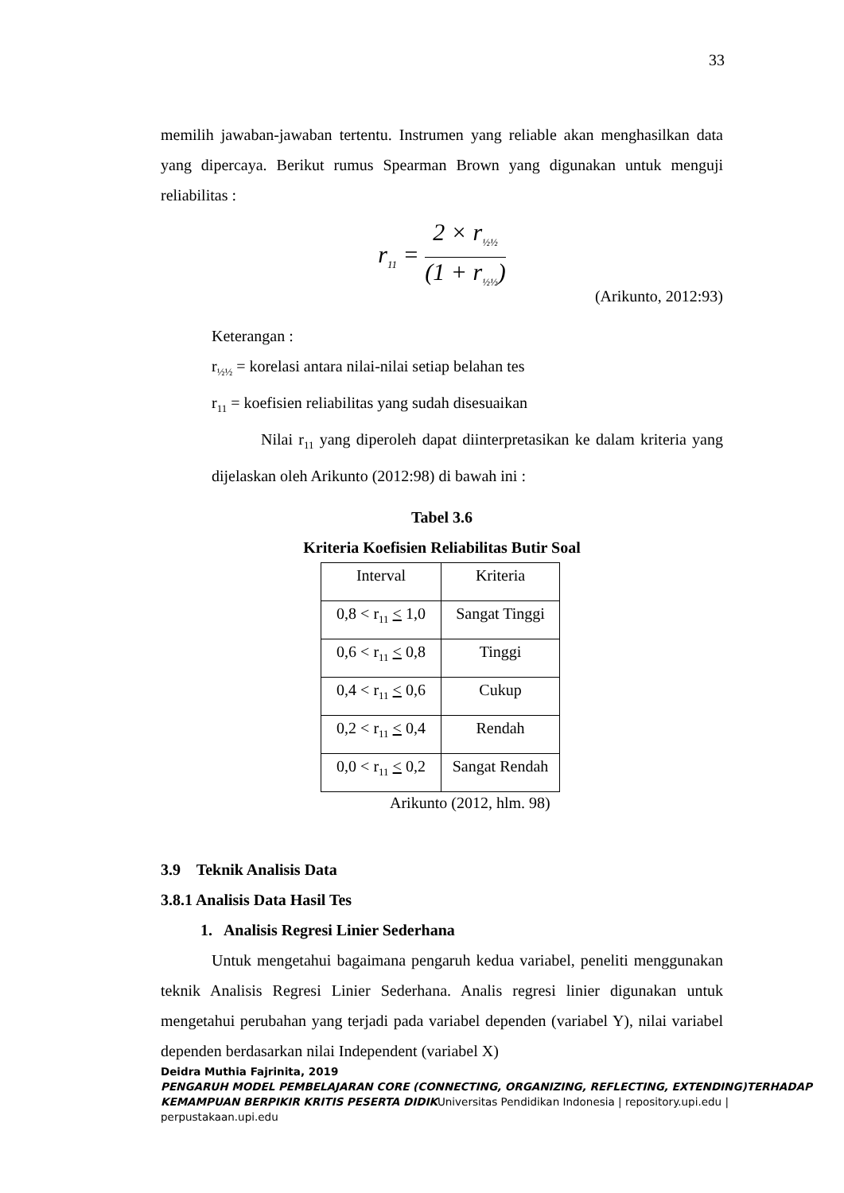33
memilih jawaban-jawaban tertentu. Instrumen yang reliable akan menghasilkan data yang dipercaya. Berikut rumus Spearman Brown yang digunakan untuk menguji reliabilitas :
r<sub>11</sub> = 2 × r<sub>½½</sub> (1 + r<sub>½½</sub>)
(Arikunto, 2012:93)
Keterangan :
r<sub>½½</sub> = korelasi antara nilai-nilai setiap belahan tes
r<sub>11</sub> = koefisien reliabilitas yang sudah disesuaikan
Nilai r<sub>11</sub> yang diperoleh dapat diinterpretasikan ke dalam kriteria yang dijelaskan oleh Arikunto (2012:98) di bawah ini :
Tabel 3.6
Kriteria Koefisien Reliabilitas Butir Soal
| Interval | Kriteria |
| 0,8 < r<sub>11</sub> < 1,0 | Sangat Tinggi |
| 0,6 < r<sub>11</sub> < 0,8 | Tinggi |
| 0,4 < r<sub>11</sub> < 0,6 | Cukup |
| 0,2 < r<sub>11</sub> < 0,4 | Rendah |
| 0,0 < r<sub>11</sub> < 0,2 | Sangat Rendah |
Arikunto (2012, hlm. 98)
3.9 Teknik Analisis Data
3.8.1 Analisis Data Hasil Tes
1. Analisis Regresi Linier Sederhana
Untuk mengetahui bagaimana pengaruh kedua variabel, peneliti menggunakan teknik Analisis Regresi Linier Sederhana. Analis regresi linier digunakan untuk mengetahui perubahan yang terjadi pada variabel dependen (variabel Y), nilai variabel dependen berdasarkan nilai Independent (variabel X)
Deidra Muthia Fajrinita, 2019
PENGARUH MODEL PEMBELAJARAN CORE (CONNECTING, ORGANIZING, REFLECTING, EXTENDING)TERHADAP KEMAMPUAN BERPIKIR KRITIS PESERTA DIDIKUniversitas Pendidikan Indonesia | repository.upi.edu | perpustakaan.upi.edu